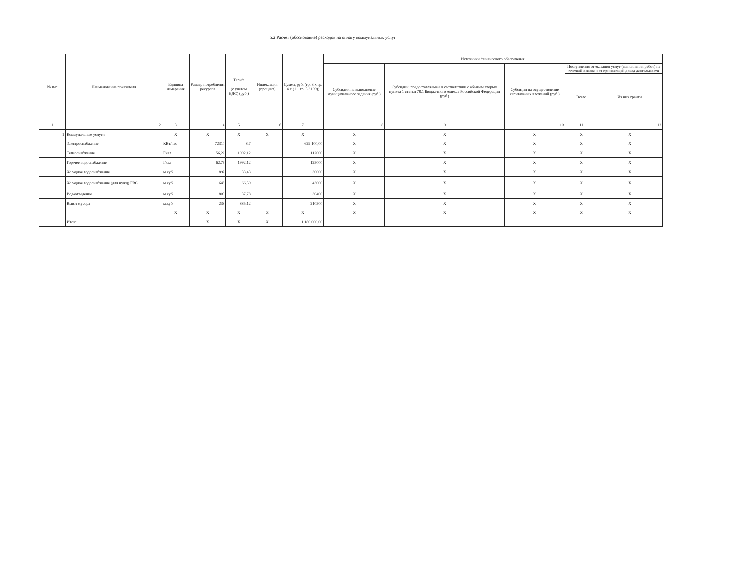5.2 Расчет (обоснование) расходов на оплату коммунальных услуг
| № п/п | Наименование показателя | Единица измерения | Размер потребления ресурсов | Тариф (с учетом НДС) (руб.) | Индексация (процент) | Сумма, руб. (гр. 3 x гр. 4 x (1 + гр. 5 / 100)) | Источники финансового обеспечения | | | | |
| --- | --- | --- | --- | --- | --- | --- | --- | --- | --- | --- | --- |
| | | | | | | | Субсидии на выполнение муниципального задания (руб.) | Субсидии, предоставляемые в соответствии с абзацем вторым пункта 1 статьи 78.1 Бюджетного кодекса Российской Федерации (руб.) | Субсидии на осуществление капитальных вложений (руб.) | Поступления от оказания услуг (выполнения работ) на платной основе и от приносящей доход деятельности | |
| | | | | | | | | | | Всего | Из них гранты |
| 1 | 2 | 3 | 4 | 5 | 6 | 7 | 8 | 9 | 10 | 11 | 12 |
| 1 | Коммунальные услуги | X | X | X | X | X | X | X | X | X | X |
| | Электроснабжение | КВт/час | 72310 | 8,7 | | 629 100,00 | X | X | X | X | X |
| | Теплоснабжение | Гкал | 56,22 | 1992,12 | | 112000 | X | X | X | X | X |
| | Горячее водоснабжение | Гкал | 62,75 | 1992,12 | | 125000 | X | X | X | X | X |
| | Холодное водоснабжение | м.куб | 897 | 33,43 | | 30000 | X | X | X | X | X |
| | Холодное водоснабжение (для нужд) ГВС | м.куб | 646 | 66,59 | | 43000 | X | X | X | X | X |
| | Водоотведение | м.куб | 805 | 37,78 | | 30400 | X | X | X | X | X |
| | Вывоз мусора | м.куб | 238 | 885,12 | | 210500 | X | X | X | X | X |
| | | X | X | X | X | X | X | X | X | X | X |
| | Итого: | | X | X | X | 1 180 000,00 | | | | | |